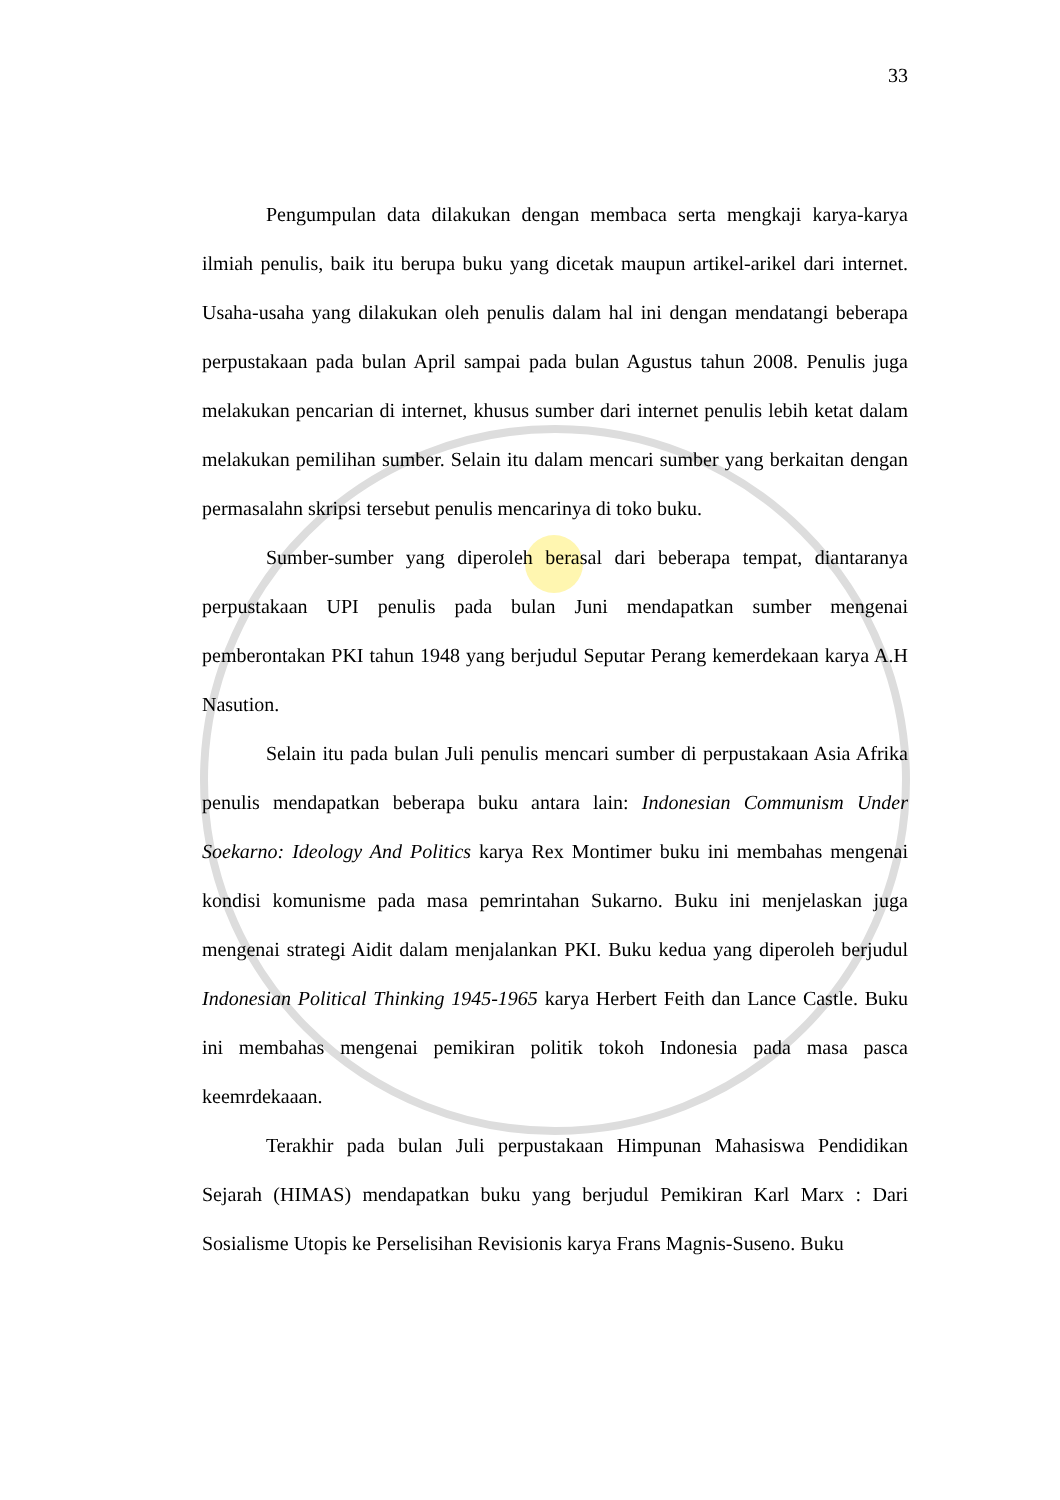33
Pengumpulan data dilakukan dengan membaca serta mengkaji karya-karya ilmiah penulis, baik itu berupa buku yang dicetak maupun artikel-arikel dari internet. Usaha-usaha yang dilakukan oleh penulis dalam hal ini dengan mendatangi beberapa perpustakaan pada bulan April sampai pada bulan Agustus tahun 2008. Penulis juga melakukan pencarian di internet, khusus sumber dari internet penulis lebih ketat dalam melakukan pemilihan sumber. Selain itu dalam mencari sumber yang berkaitan dengan permasalahn skripsi tersebut penulis mencarinya di toko buku.
Sumber-sumber yang diperoleh berasal dari beberapa tempat, diantaranya perpustakaan UPI penulis pada bulan Juni mendapatkan sumber mengenai pemberontakan PKI tahun 1948 yang berjudul Seputar Perang kemerdekaan karya A.H Nasution.
Selain itu pada bulan Juli penulis mencari sumber di perpustakaan Asia Afrika penulis mendapatkan beberapa buku antara lain: Indonesian Communism Under Soekarno: Ideology And Politics karya Rex Montimer buku ini membahas mengenai kondisi komunisme pada masa pemrintahan Sukarno. Buku ini menjelaskan juga mengenai strategi Aidit dalam menjalankan PKI. Buku kedua yang diperoleh berjudul Indonesian Political Thinking 1945-1965 karya Herbert Feith dan Lance Castle. Buku ini membahas mengenai pemikiran politik tokoh Indonesia pada masa pasca keemrdekaaan.
Terakhir pada bulan Juli perpustakaan Himpunan Mahasiswa Pendidikan Sejarah (HIMAS) mendapatkan buku yang berjudul Pemikiran Karl Marx : Dari Sosialisme Utopis ke Perselisihan Revisionis karya Frans Magnis-Suseno. Buku